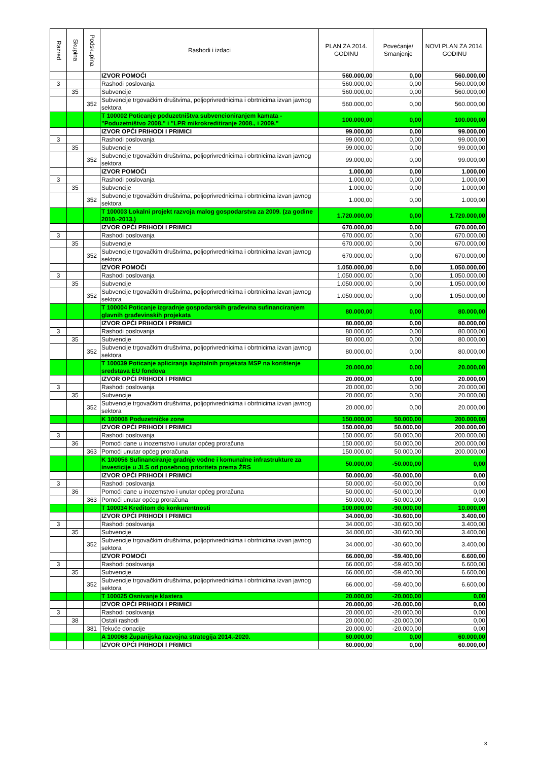| Razred | Skupina | Podskupina | Rashodi i izdaci | PLAN ZA 2014. GODINU | Povećanje/ Smanjenje | NOVI PLAN ZA 2014. GODINU |
| --- | --- | --- | --- | --- | --- | --- |
| | | | IZVOR POMOĆI | 560.000,00 | 0,00 | 560.000,00 |
| 3 | | | Rashodi poslovanja | 560.000,00 | 0,00 | 560.000,00 |
| | 35 | | Subvencije | 560.000,00 | 0,00 | 560.000,00 |
| | | 352 | Subvencije trgovačkim društvima, poljoprivrednicima i obrtnicima izvan javnog sektora | 560.000,00 | 0,00 | 560.000,00 |
| | | | T 100002 Poticanje poduzetništva subvencioniranjem kamata - "Poduzetništvo 2008." i "LPR mikrokreditiranje 2008., i 2009." | 100.000,00 | 0,00 | 100.000,00 |
| | | | IZVOR OPĆI PRIHODI I PRIMICI | 99.000,00 | 0,00 | 99.000,00 |
| 3 | | | Rashodi poslovanja | 99.000,00 | 0,00 | 99.000,00 |
| | 35 | | Subvencije | 99.000,00 | 0,00 | 99.000,00 |
| | | 352 | Subvencije trgovačkim društvima, poljoprivrednicima i obrtnicima izvan javnog sektora | 99.000,00 | 0,00 | 99.000,00 |
| | | | IZVOR POMOĆI | 1.000,00 | 0,00 | 1.000,00 |
| 3 | | | Rashodi poslovanja | 1.000,00 | 0,00 | 1.000,00 |
| | 35 | | Subvencije | 1.000,00 | 0,00 | 1.000,00 |
| | | 352 | Subvencije trgovačkim društvima, poljoprivrednicima i obrtnicima izvan javnog sektora | 1.000,00 | 0,00 | 1.000,00 |
| | | | T 100003 Lokalni projekt razvoja malog gospodarstva za 2009. (za godine 2010.-2013.) | 1.720.000,00 | 0,00 | 1.720.000,00 |
| | | | IZVOR OPĆI PRIHODI I PRIMICI | 670.000,00 | 0,00 | 670.000,00 |
| 3 | | | Rashodi poslovanja | 670.000,00 | 0,00 | 670.000,00 |
| | 35 | | Subvencije | 670.000,00 | 0,00 | 670.000,00 |
| | | 352 | Subvencije trgovačkim društvima, poljoprivrednicima i obrtnicima izvan javnog sektora | 670.000,00 | 0,00 | 670.000,00 |
| | | | IZVOR POMOĆI | 1.050.000,00 | 0,00 | 1.050.000,00 |
| 3 | | | Rashodi poslovanja | 1.050.000,00 | 0,00 | 1.050.000,00 |
| | 35 | | Subvencije | 1.050.000,00 | 0,00 | 1.050.000,00 |
| | | 352 | Subvencije trgovačkim društvima, poljoprivrednicima i obrtnicima izvan javnog sektora | 1.050.000,00 | 0,00 | 1.050.000,00 |
| | | | T 100004 Poticanje izgradnje gospodarskih građevina sufinanciranjem glavnih građevinskih projekata | 80.000,00 | 0,00 | 80.000,00 |
| | | | IZVOR OPĆI PRIHODI I PRIMICI | 80.000,00 | 0,00 | 80.000,00 |
| 3 | | | Rashodi poslovanja | 80.000,00 | 0,00 | 80.000,00 |
| | 35 | | Subvencije | 80.000,00 | 0,00 | 80.000,00 |
| | | 352 | Subvencije trgovačkim društvima, poljoprivrednicima i obrtnicima izvan javnog sektora | 80.000,00 | 0,00 | 80.000,00 |
| | | | T 100039 Poticanje apliciranja kapitalnih projekata MSP na korištenje sredstava EU fondova | 20.000,00 | 0,00 | 20.000,00 |
| | | | IZVOR OPĆI PRIHODI I PRIMICI | 20.000,00 | 0,00 | 20.000,00 |
| 3 | | | Rashodi poslovanja | 20.000,00 | 0,00 | 20.000,00 |
| | 35 | | Subvencije | 20.000,00 | 0,00 | 20.000,00 |
| | | 352 | Subvencije trgovačkim društvima, poljoprivrednicima i obrtnicima izvan javnog sektora | 20.000,00 | 0,00 | 20.000,00 |
| | | | K 100008 Poduzetničke zone | 150.000,00 | 50.000,00 | 200.000,00 |
| | | | IZVOR OPĆI PRIHODI I PRIMICI | 150.000,00 | 50.000,00 | 200.000,00 |
| 3 | | | Rashodi poslovanja | 150.000,00 | 50.000,00 | 200.000,00 |
| | 36 | | Pomoći dane u inozemstvo i unutar općeg proračuna | 150.000,00 | 50.000,00 | 200.000,00 |
| | | 363 | Pomoći unutar općeg proračuna | 150.000,00 | 50.000,00 | 200.000,00 |
| | | | K 100056 Sufinanciranje gradnje vodne i komunalne infrastrukture za investicije u JLS od posebnog prioriteta prema ŽRS | 50.000,00 | -50.000,00 | 0,00 |
| | | | IZVOR OPĆI PRIHODI I PRIMICI | 50.000,00 | -50.000,00 | 0,00 |
| 3 | | | Rashodi poslovanja | 50.000,00 | -50.000,00 | 0,00 |
| | 36 | | Pomoći dane u inozemstvo i unutar općeg proračuna | 50.000,00 | -50.000,00 | 0,00 |
| | | 363 | Pomoći unutar općeg proračuna | 50.000,00 | -50.000,00 | 0,00 |
| | | | T 100034 Kreditom do konkurentnosti | 100.000,00 | -90.000,00 | 10.000,00 |
| | | | IZVOR OPĆI PRIHODI I PRIMICI | 34.000,00 | -30.600,00 | 3.400,00 |
| 3 | | | Rashodi poslovanja | 34.000,00 | -30.600,00 | 3.400,00 |
| | 35 | | Subvencije | 34.000,00 | -30.600,00 | 3.400,00 |
| | | 352 | Subvencije trgovačkim društvima, poljoprivrednicima i obrtnicima izvan javnog sektora | 34.000,00 | -30.600,00 | 3.400,00 |
| | | | IZVOR POMOĆI | 66.000,00 | -59.400,00 | 6.600,00 |
| 3 | | | Rashodi poslovanja | 66.000,00 | -59.400,00 | 6.600,00 |
| | 35 | | Subvencije | 66.000,00 | -59.400,00 | 6.600,00 |
| | | 352 | Subvencije trgovačkim društvima, poljoprivrednicima i obrtnicima izvan javnog sektora | 66.000,00 | -59.400,00 | 6.600,00 |
| | | | T 100025 Osnivanje klastera | 20.000,00 | -20.000,00 | 0,00 |
| | | | IZVOR OPĆI PRIHODI I PRIMICI | 20.000,00 | -20.000,00 | 0,00 |
| 3 | | | Rashodi poslovanja | 20.000,00 | -20.000,00 | 0,00 |
| | 38 | | Ostali rashodi | 20.000,00 | -20.000,00 | 0,00 |
| | | 381 | Tekuće donacije | 20.000,00 | -20.000,00 | 0,00 |
| | | | A 100068 Županijska razvojna strategija 2014.-2020. | 60.000,00 | 0,00 | 60.000,00 |
| | | | IZVOR OPĆI PRIHODI I PRIMICI | 60.000,00 | 0,00 | 60.000,00 |
8